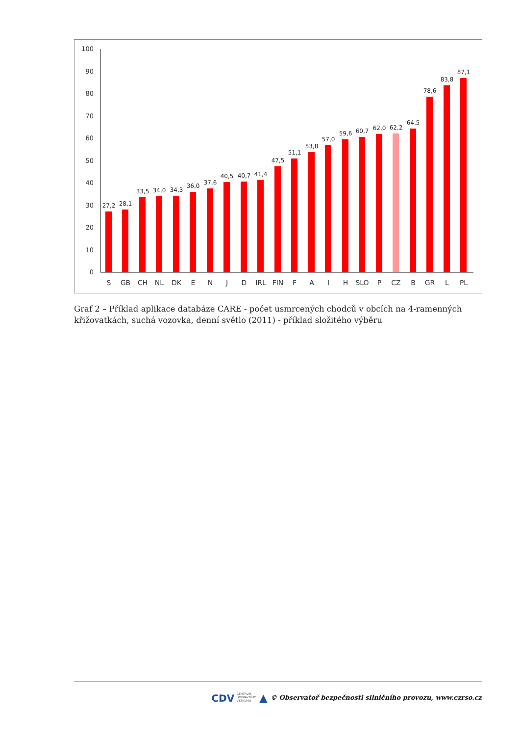0
10
20
30
40
50
60
70
80
90
100
27,2
28,1
33,5
34,0
34,3
36,0
37,6
40,5
40,7
41,4
47,5
51,1
53,8
57,0
59,6
60,7
62,0
62,2
64,5
78,6
83,8
87,1
S
GB
CH
NL
DK
E
N
J
D
IRL
FIN
F
A
I
H
SLO
P
CZ
B
GR
L
PL
Graf 2 – Příklad aplikace databáze CARE - počet usmrcených chodců v obcích na 4-ramenných křižovatkách, suchá vozovka, denní světlo (2011) - příklad složitého výběru
CDV CENTRUM
DOPRAVNÍHO
VÝZKUMU ▲ © Observatoř bezpečnosti silničního provozu, www.czrso.cz